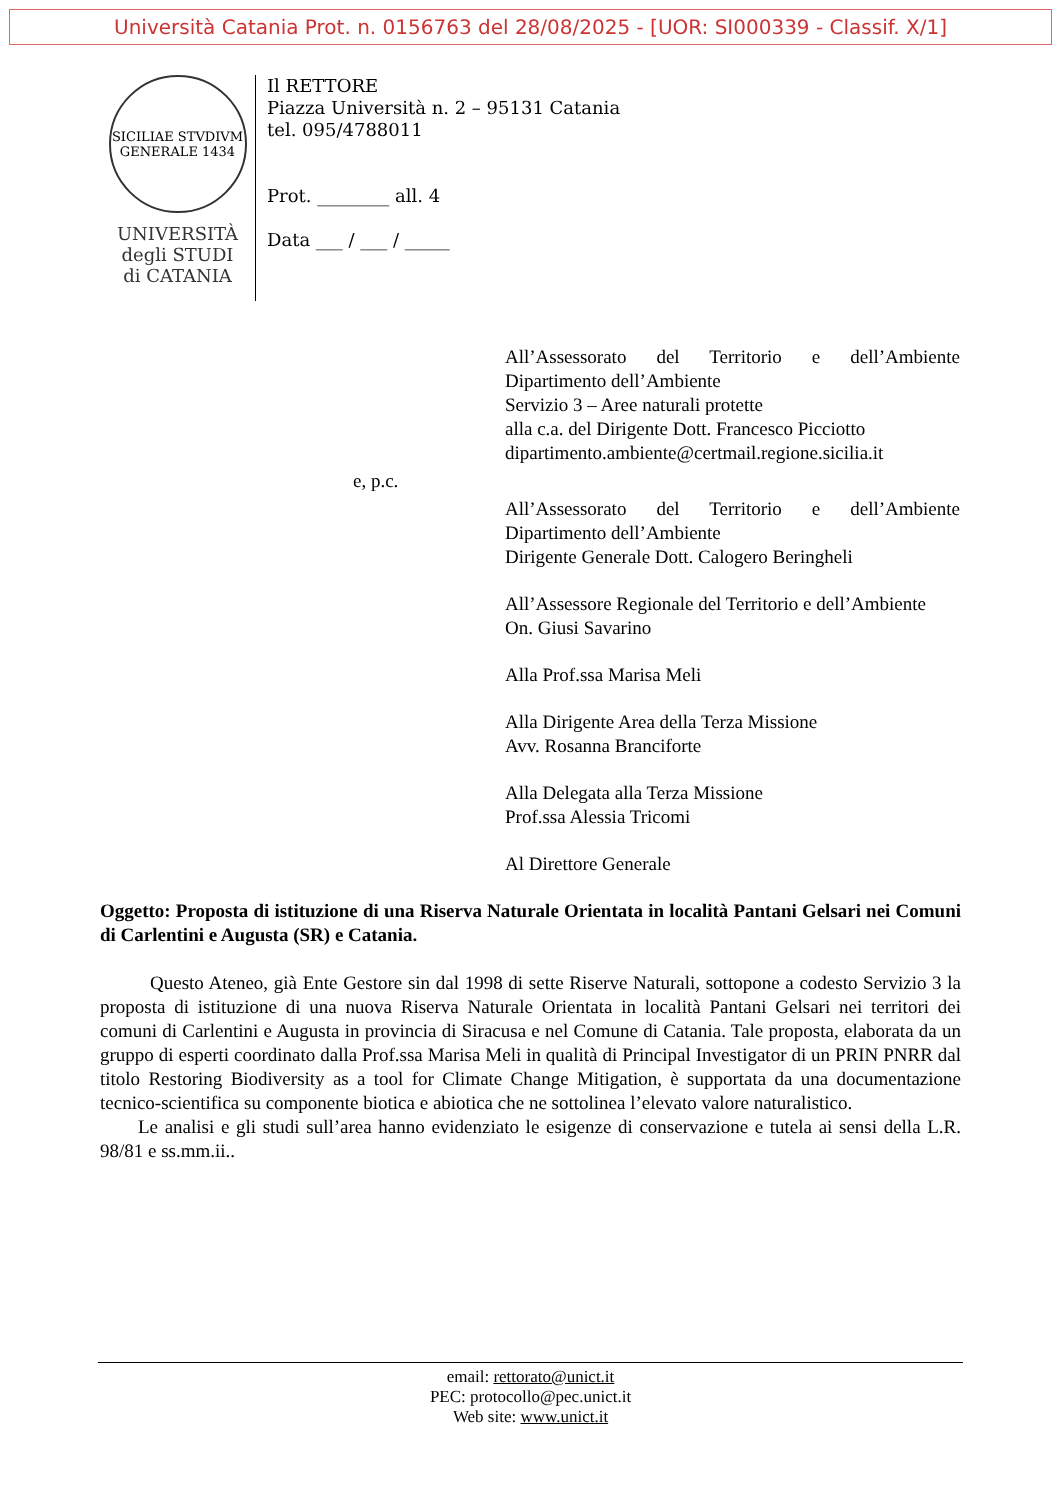Università Catania Prot. n. 0156763 del 28/08/2025 - [UOR: SI000339 - Classif. X/1]
SICILIAE STVDIVM GENERALE 1434
UNIVERSITÀ
degli STUDI
di CATANIA
Il RETTORE
Piazza Università n. 2 – 95131 Catania
tel. 095/4788011
Prot. ________ all. 4
Data ___ / ___ / _____
All’Assessorato del Territorio e dell’Ambiente Dipartimento dell’Ambiente
Servizio 3 – Aree naturali protette
alla c.a. del Dirigente Dott. Francesco Picciotto
dipartimento.ambiente@certmail.regione.sicilia.it
e, p.c.
All’Assessorato del Territorio e dell’Ambiente Dipartimento dell’Ambiente
Dirigente Generale Dott. Calogero Beringheli
All’Assessore Regionale del Territorio e dell’Ambiente
On. Giusi Savarino
Alla Prof.ssa Marisa Meli
Alla Dirigente Area della Terza Missione
Avv. Rosanna Branciforte
Alla Delegata alla Terza Missione
Prof.ssa Alessia Tricomi
Al Direttore Generale
Oggetto: Proposta di istituzione di una Riserva Naturale Orientata in località Pantani Gelsari nei Comuni di Carlentini e Augusta (SR) e Catania.
Questo Ateneo, già Ente Gestore sin dal 1998 di sette Riserve Naturali, sottopone a codesto Servizio 3 la proposta di istituzione di una nuova Riserva Naturale Orientata in località Pantani Gelsari nei territori dei comuni di Carlentini e Augusta in provincia di Siracusa e nel Comune di Catania. Tale proposta, elaborata da un gruppo di esperti coordinato dalla Prof.ssa Marisa Meli in qualità di Principal Investigator di un PRIN PNRR dal titolo Restoring Biodiversity as a tool for Climate Change Mitigation, è supportata da una documentazione tecnico-scientifica su componente biotica e abiotica che ne sottolinea l’elevato valore naturalistico.
Le analisi e gli studi sull’area hanno evidenziato le esigenze di conservazione e tutela ai sensi della L.R. 98/81 e ss.mm.ii..
email: rettorato@unict.it
PEC: protocollo@pec.unict.it
Web site: www.unict.it